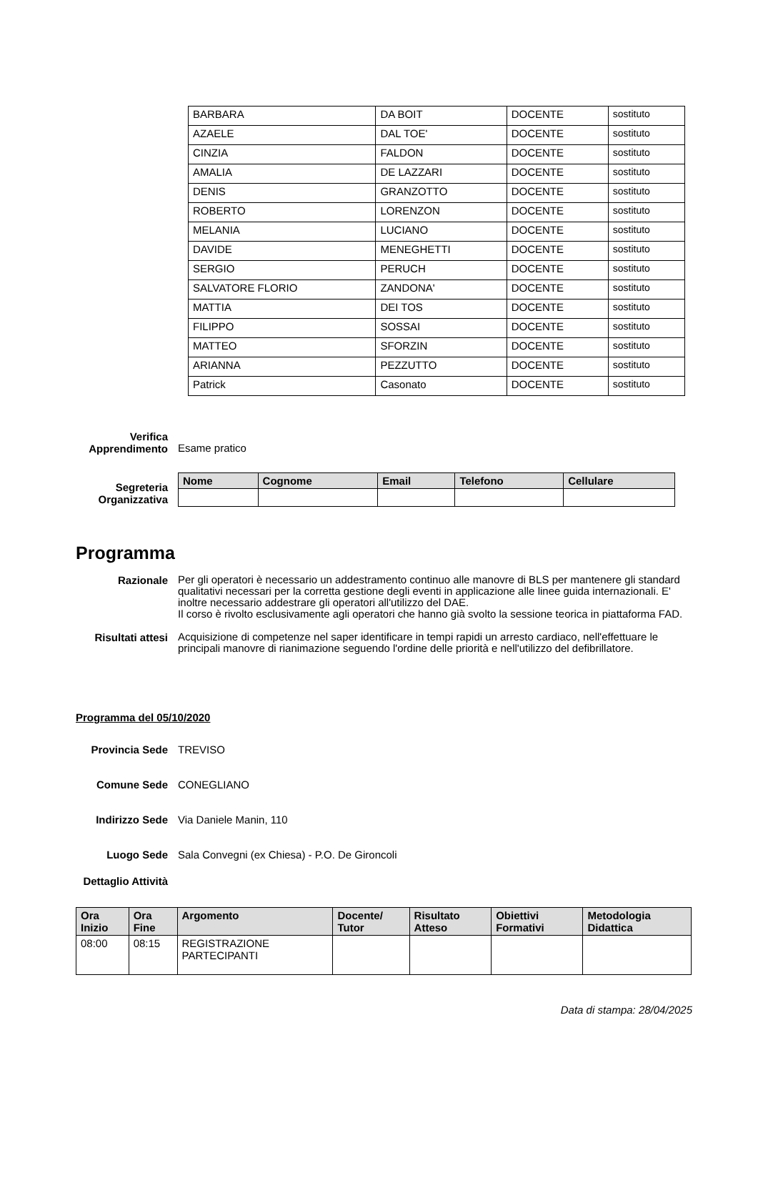| BARBARA | DA BOIT | DOCENTE | sostituto |
| AZAELE | DAL TOE' | DOCENTE | sostituto |
| CINZIA | FALDON | DOCENTE | sostituto |
| AMALIA | DE LAZZARI | DOCENTE | sostituto |
| DENIS | GRANZOTTO | DOCENTE | sostituto |
| ROBERTO | LORENZON | DOCENTE | sostituto |
| MELANIA | LUCIANO | DOCENTE | sostituto |
| DAVIDE | MENEGHETTI | DOCENTE | sostituto |
| SERGIO | PERUCH | DOCENTE | sostituto |
| SALVATORE FLORIO | ZANDONA' | DOCENTE | sostituto |
| MATTIA | DEI TOS | DOCENTE | sostituto |
| FILIPPO | SOSSAI | DOCENTE | sostituto |
| MATTEO | SFORZIN | DOCENTE | sostituto |
| ARIANNA | PEZZUTTO | DOCENTE | sostituto |
| Patrick | Casonato | DOCENTE | sostituto |
Verifica Apprendimento
Esame pratico
Segreteria Organizzativa
| Nome | Cognome | Email | Telefono | Cellulare |
| --- | --- | --- | --- | --- |
Programma
Razionale
Per gli operatori è necessario un addestramento continuo alle manovre di BLS per mantenere gli standard qualitativi necessari per la corretta gestione degli eventi in applicazione alle linee guida internazionali. E' inoltre necessario addestrare gli operatori all'utilizzo del DAE.
Il corso è rivolto esclusivamente agli operatori che hanno già svolto la sessione teorica in piattaforma FAD.
Risultati attesi
Acquisizione di competenze nel saper identificare in tempi rapidi un arresto cardiaco, nell'effettuare le principali manovre di rianimazione seguendo l'ordine delle priorità e nell'utilizzo del defibrillatore.
Programma del 05/10/2020
Provincia Sede TREVISO
Comune Sede CONEGLIANO
Indirizzo Sede Via Daniele Manin, 110
Luogo Sede Sala Convegni (ex Chiesa) - P.O. De Gironcoli
Dettaglio Attività
| Ora Inizio | Ora Fine | Argomento | Docente/ Tutor | Risultato Atteso | Obiettivi Formativi | Metodologia Didattica |
| --- | --- | --- | --- | --- | --- | --- |
| 08:00 | 08:15 | REGISTRAZIONE PARTECIPANTI | | | | |
Data di stampa: 28/04/2025